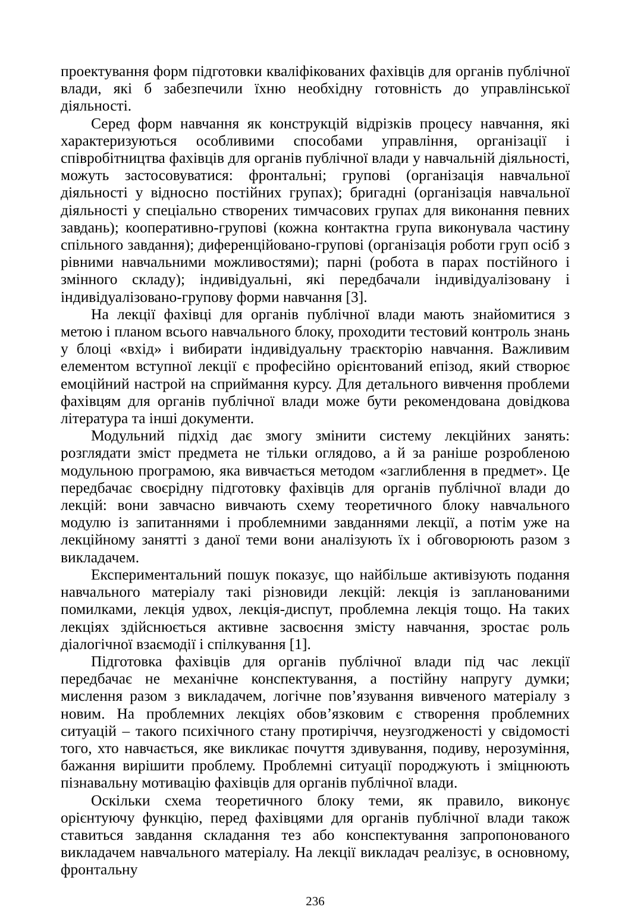проектування форм підготовки кваліфікованих фахівців для органів публічної влади, які б забезпечили їхню необхідну готовність до управлінської діяльності.
Серед форм навчання як конструкцій відрізків процесу навчання, які характеризуються особливими способами управління, організації і співробітництва фахівців для органів публічної влади у навчальній діяльності, можуть застосовуватися: фронтальні; групові (організація навчальної діяльності у відносно постійних групах); бригадні (організація навчальної діяльності у спеціально створених тимчасових групах для виконання певних завдань); кооперативно-групові (кожна контактна група виконувала частину спільного завдання); диференційовано-групові (організація роботи груп осіб з рівними навчальними можливостями); парні (робота в парах постійного і змінного складу); індивідуальні, які передбачали індивідуалізовану і індивідуалізовано-групову форми навчання [3].
На лекції фахівці для органів публічної влади мають знайомитися з метою і планом всього навчального блоку, проходити тестовий контроль знань у блоці «вхід» і вибирати індивідуальну траєкторію навчання. Важливим елементом вступної лекції є професійно орієнтований епізод, який створює емоційний настрой на сприймання курсу. Для детального вивчення проблеми фахівцям для органів публічної влади може бути рекомендована довідкова література та інші документи.
Модульний підхід дає змогу змінити систему лекційних занять: розглядати зміст предмета не тільки оглядово, а й за раніше розробленою модульною програмою, яка вивчається методом «заглиблення в предмет». Це передбачає своєрідну підготовку фахівців для органів публічної влади до лекцій: вони завчасно вивчають схему теоретичного блоку навчального модулю із запитаннями і проблемними завданнями лекції, а потім уже на лекційному занятті з даної теми вони аналізують їх і обговорюють разом з викладачем.
Експериментальний пошук показує, що найбільше активізують подання навчального матеріалу такі різновиди лекцій: лекція із запланованими помилками, лекція удвох, лекція-диспут, проблемна лекція тощо. На таких лекціях здійснюється активне засвоєння змісту навчання, зростає роль діалогічної взаємодії і спілкування [1].
Підготовка фахівців для органів публічної влади під час лекції передбачає не механічне конспектування, а постійну напругу думки; мислення разом з викладачем, логічне пов’язування вивченого матеріалу з новим. На проблемних лекціях обов’язковим є створення проблемних ситуацій – такого психічного стану протиріччя, неузгодженості у свідомості того, хто навчається, яке викликає почуття здивування, подиву, нерозуміння, бажання вирішити проблему. Проблемні ситуації породжують і зміцнюють пізнавальну мотивацію фахівців для органів публічної влади.
Оскільки схема теоретичного блоку теми, як правило, виконує орієнтуючу функцію, перед фахівцями для органів публічної влади також ставиться завдання складання тез або конспектування запропонованого викладачем навчального матеріалу. На лекції викладач реалізує, в основному, фронтальну
236